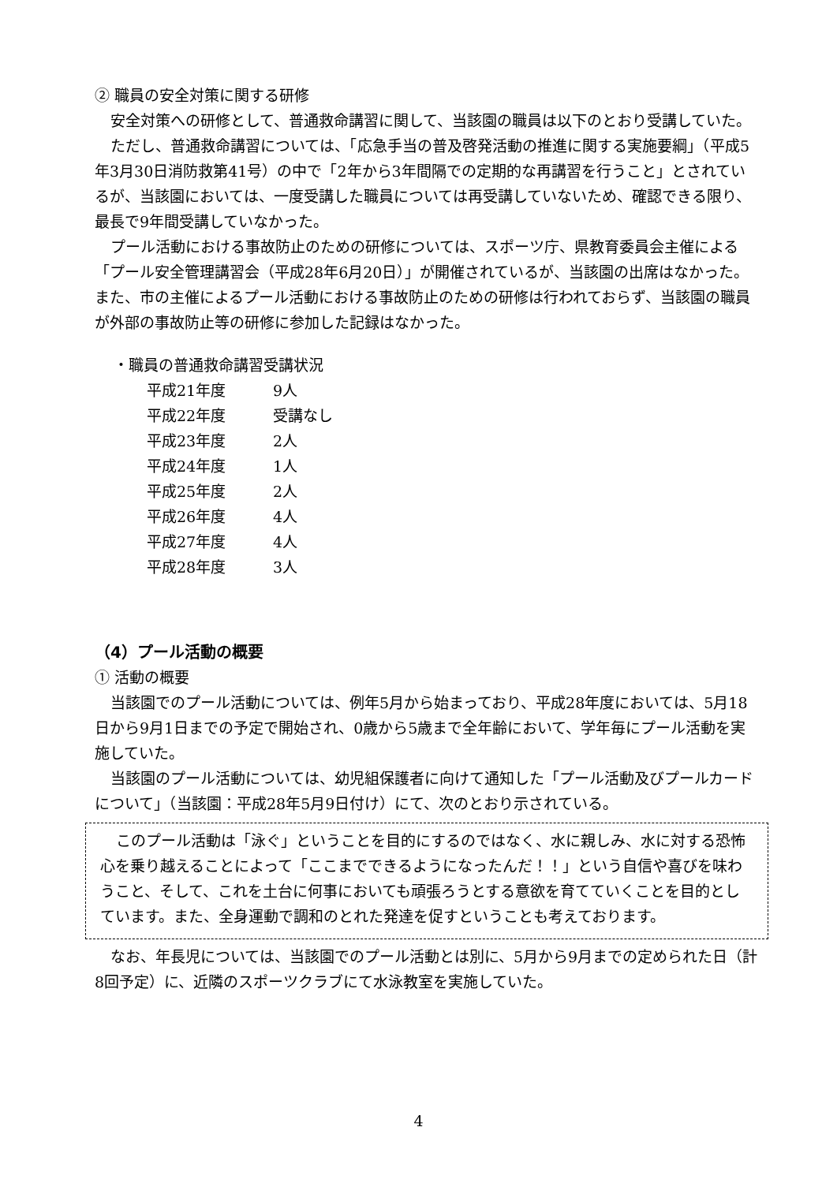② 職員の安全対策に関する研修
安全対策への研修として、普通救命講習に関して、当該園の職員は以下のとおり受講していた。
ただし、普通救命講習については、「応急手当の普及啓発活動の推進に関する実施要綱」（平成5年3月30日消防救第41号）の中で「2年から3年間隔での定期的な再講習を行うこと」とされているが、当該園においては、一度受講した職員については再受講していないため、確認できる限り、最長で9年間受講していなかった。
プール活動における事故防止のための研修については、スポーツ庁、県教育委員会主催による「プール安全管理講習会（平成28年6月20日）」が開催されているが、当該園の出席はなかった。また、市の主催によるプール活動における事故防止のための研修は行われておらず、当該園の職員が外部の事故防止等の研修に参加した記録はなかった。
・職員の普通救命講習受講状況
| 平成21年度 | 9人 |
| 平成22年度 | 受講なし |
| 平成23年度 | 2人 |
| 平成24年度 | 1人 |
| 平成25年度 | 2人 |
| 平成26年度 | 4人 |
| 平成27年度 | 4人 |
| 平成28年度 | 3人 |
（4）プール活動の概要
① 活動の概要
当該園でのプール活動については、例年5月から始まっており、平成28年度においては、5月18日から9月1日までの予定で開始され、0歳から5歳まで全年齢において、学年毎にプール活動を実施していた。
当該園のプール活動については、幼児組保護者に向けて通知した「プール活動及びプールカードについて」（当該園：平成28年5月9日付け）にて、次のとおり示されている。
このプール活動は「泳ぐ」ということを目的にするのではなく、水に親しみ、水に対する恐怖心を乗り越えることによって「ここまでできるようになったんだ！！」という自信や喜びを味わうこと、そして、これを土台に何事においても頑張ろうとする意欲を育てていくことを目的としています。また、全身運動で調和のとれた発達を促すということも考えております。
なお、年長児については、当該園でのプール活動とは別に、5月から9月までの定められた日（計8回予定）に、近隣のスポーツクラブにて水泳教室を実施していた。
4